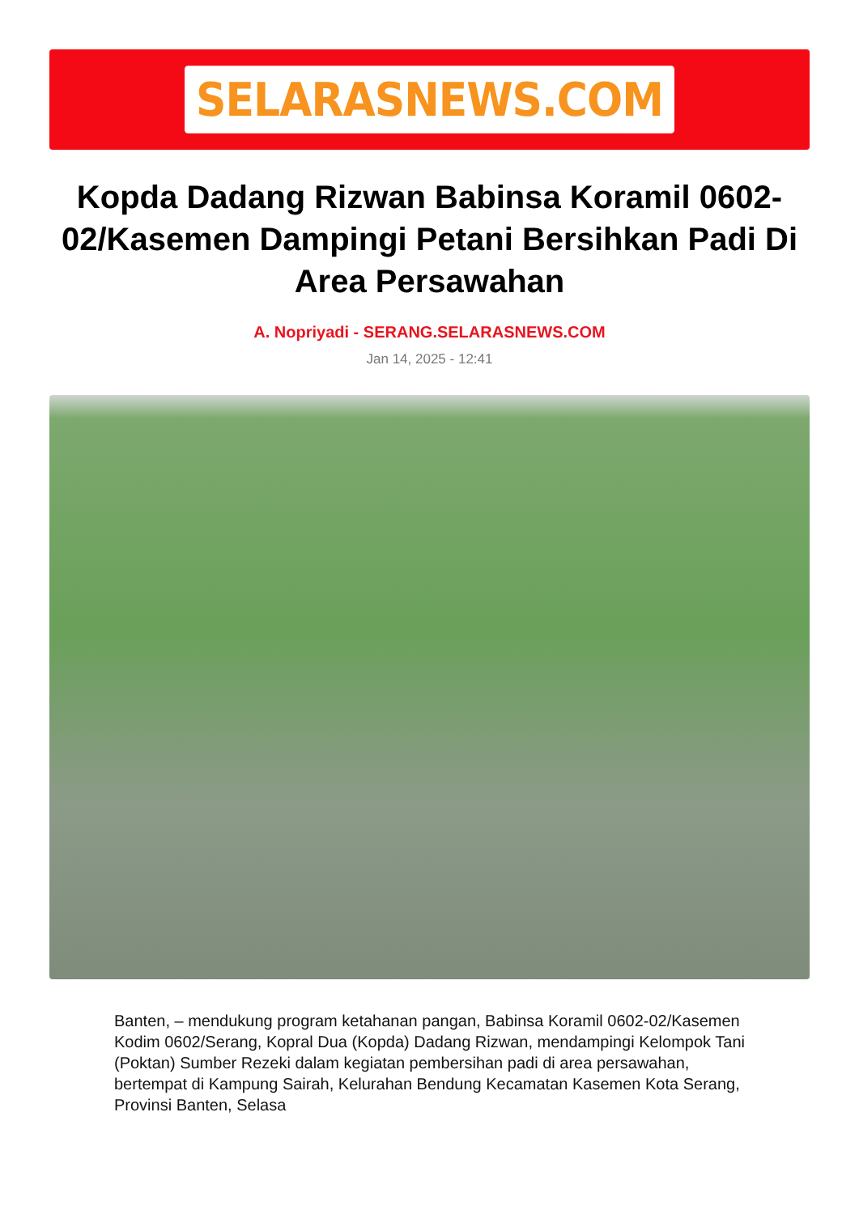SELARASNEWS.COM
Kopda Dadang Rizwan Babinsa Koramil 0602-02/Kasemen Dampingi Petani Bersihkan Padi Di Area Persawahan
A. Nopriyadi - SERANG.SELARASNEWS.COM
Jan 14, 2025 - 12:41
Banten, – mendukung program ketahanan pangan, Babinsa Koramil 0602-02/Kasemen Kodim 0602/Serang, Kopral Dua (Kopda) Dadang Rizwan, mendampingi Kelompok Tani (Poktan) Sumber Rezeki dalam kegiatan pembersihan padi di area persawahan, bertempat di Kampung Sairah, Kelurahan Bendung Kecamatan Kasemen Kota Serang, Provinsi Banten, Selasa